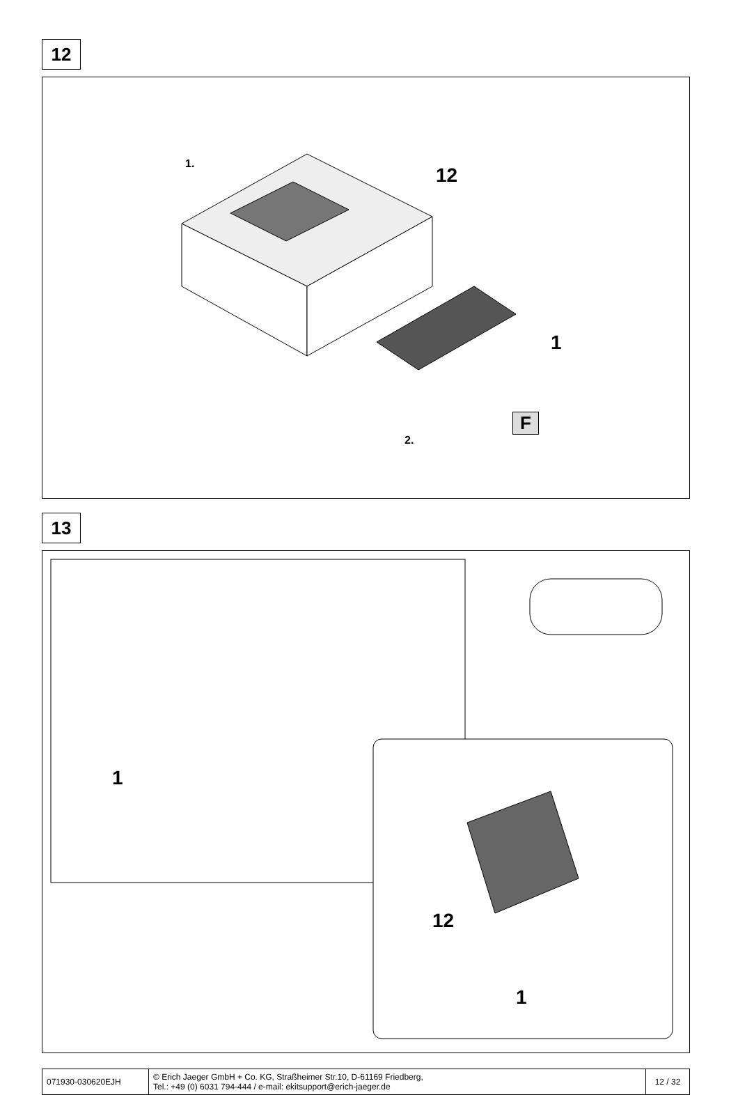12
1.
12
1
F
2.
13
1
12
1
| 071930-030620EJH | © Erich Jaeger GmbH + Co. KG, Straßheimer Str.10, D-61169 Friedberg, Tel.: +49 (0) 6031 794-444 / e-mail: ekitsupport@erich-jaeger.de | 12 / 32 |